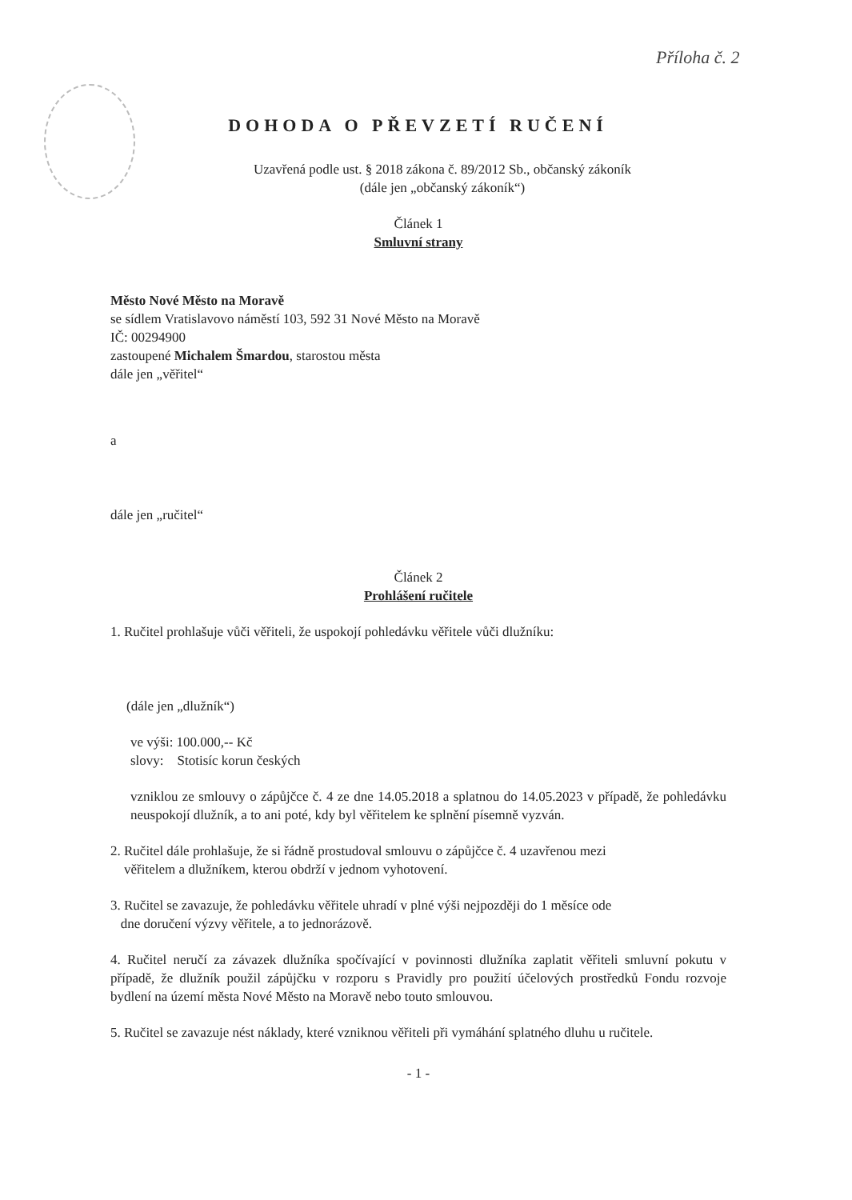Příloha č. 2
DOHODA O PŘEVZETÍ RUČENÍ
Uzavřená podle ust. § 2018 zákona č. 89/2012 Sb., občanský zákoník
(dále jen „občanský zákoník“)
Článek 1
Smluvní strany
Město Nové Město na Moravě
se sídlem Vratislavovo náměstí 103, 592 31 Nové Město na Moravě
IČ: 00294900
zastoupené Michalem Šmardou, starostou města
dále jen „věřitel“
a
dále jen „ručitel“
Článek 2
Prohlášení ručitele
1. Ručitel prohlašuje vůči věřiteli, že uspokojí pohledávku věřitele vůči dlužníku:
(dále jen „dlužník“)
ve výši: 100.000,-- Kč
slovy: Stotisíc korun českých
vzniklou ze smlouvy o zápůjčce č. 4 ze dne 14.05.2018 a splatnou do 14.05.2023 v případě, že pohledávku neuspokojí dlužník, a to ani poté, kdy byl věřitelem ke splnění písemně vyzván.
2. Ručitel dále prohlašuje, že si řádně prostudoval smlouvu o zápůjčce č. 4 uzavřenou mezi
věřitelem a dlužníkem, kterou obdrží v jednom vyhotovení.
3. Ručitel se zavazuje, že pohledávku věřitele uhradí v plné výši nejpozději do 1 měsíce ode
dne doručení výzvy věřitele, a to jednorázově.
4. Ručitel neručí za závazek dlužníka spočívající v povinnosti dlužníka zaplatit věřiteli smluvní pokutu v případě, že dlužník použil zápůjčku v rozporu s Pravidly pro použití účelových prostředků Fondu rozvoje bydlení na území města Nové Město na Moravě nebo touto smlouvou.
5. Ručitel se zavazuje nést náklady, které vzniknou věřiteli při vymáhání splatného dluhu u ručitele.
- 1 -